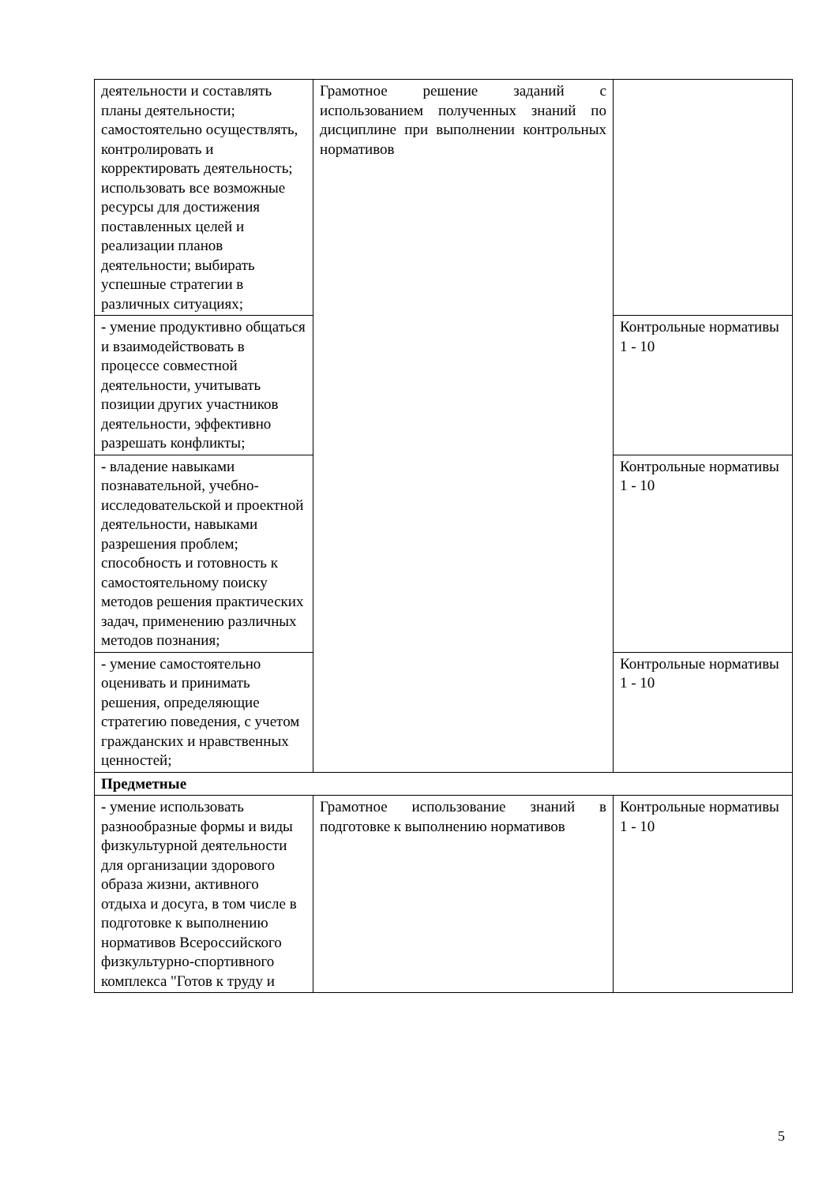| деятельности и составлять планы деятельности; самостоятельно осуществлять, контролировать и корректировать деятельность; использовать все возможные ресурсы для достижения поставленных целей и реализации планов деятельности; выбирать успешные стратегии в различных ситуациях; | Грамотное решение заданий с использованием полученных знаний по дисциплине при выполнении контрольных нормативов | |
| - умение продуктивно общаться и взаимодействовать в процессе совместной деятельности, учитывать позиции других участников деятельности, эффективно разрешать конфликты; | | Контрольные нормативы 1 - 10 |
| - владение навыками познавательной, учебно-исследовательской и проектной деятельности, навыками разрешения проблем; способность и готовность к самостоятельному поиску методов решения практических задач, применению различных методов познания; | | Контрольные нормативы 1 - 10 |
| - умение самостоятельно оценивать и принимать решения, определяющие стратегию поведения, с учетом гражданских и нравственных ценностей; | | Контрольные нормативы 1 - 10 |
| Предметные | | |
| - умение использовать разнообразные формы и виды физкультурной деятельности для организации здорового образа жизни, активного отдыха и досуга, в том числе в подготовке к выполнению нормативов Всероссийского физкультурно-спортивного комплекса "Готов к труду и | Грамотное использование знаний в подготовке к выполнению нормативов | Контрольные нормативы 1 - 10 |
5